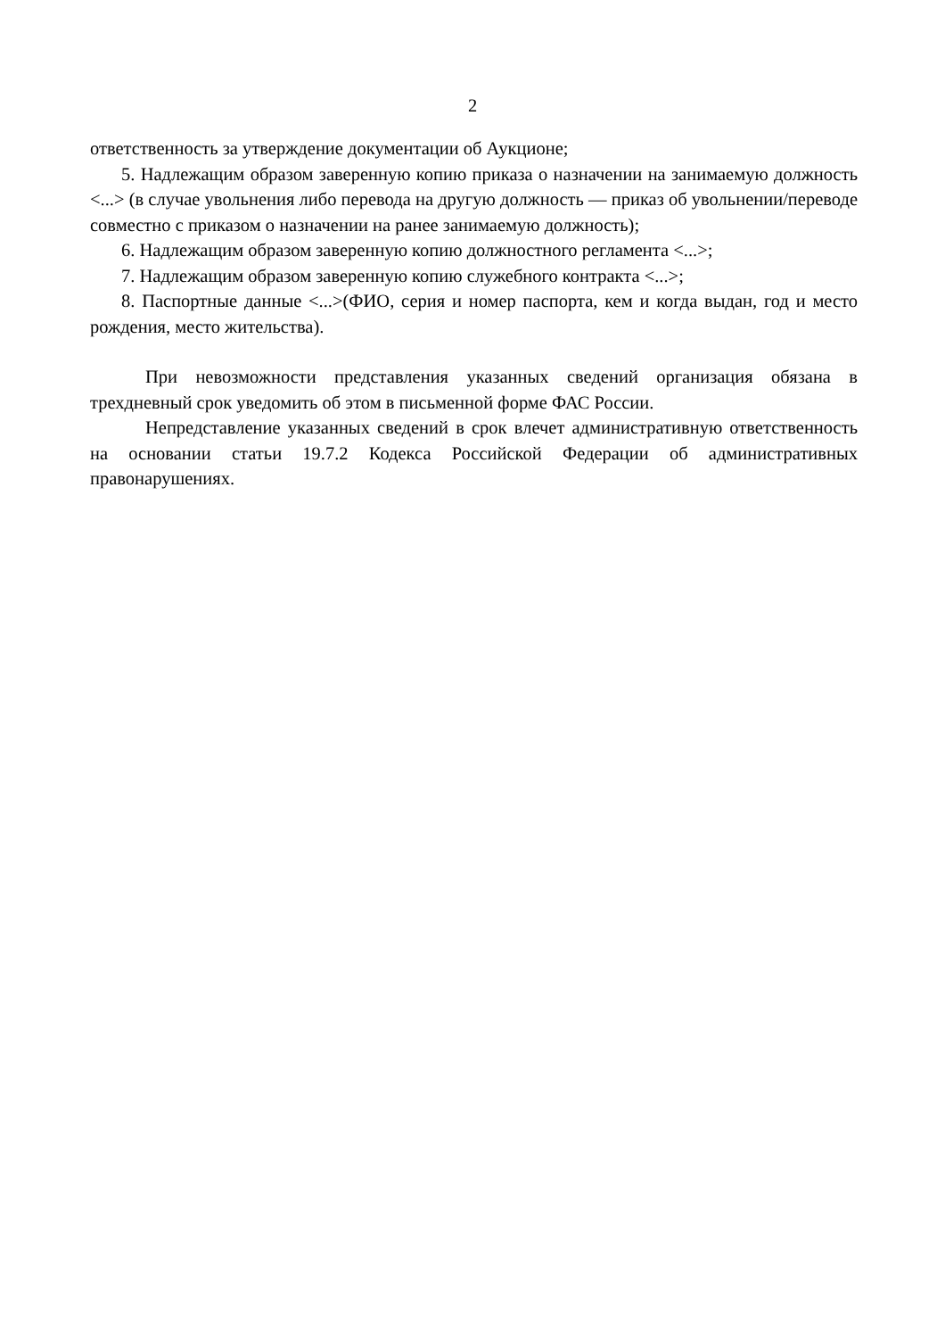2
ответственность за утверждение документации об Аукционе;
5. Надлежащим образом заверенную копию приказа о назначении на занимаемую должность <...> (в случае увольнения либо перевода на другую должность — приказ об увольнении/переводе совместно с приказом о назначении на ранее занимаемую должность);
6. Надлежащим образом заверенную копию должностного регламента <...>;
7. Надлежащим образом заверенную копию служебного контракта <...>;
8. Паспортные данные <...>(ФИО, серия и номер паспорта, кем и когда выдан, год и место рождения, место жительства).
При невозможности представления указанных сведений организация обязана в трехдневный срок уведомить об этом в письменной форме ФАС России.
Непредставление указанных сведений в срок влечет административную ответственность на основании статьи 19.7.2 Кодекса Российской Федерации об административных правонарушениях.